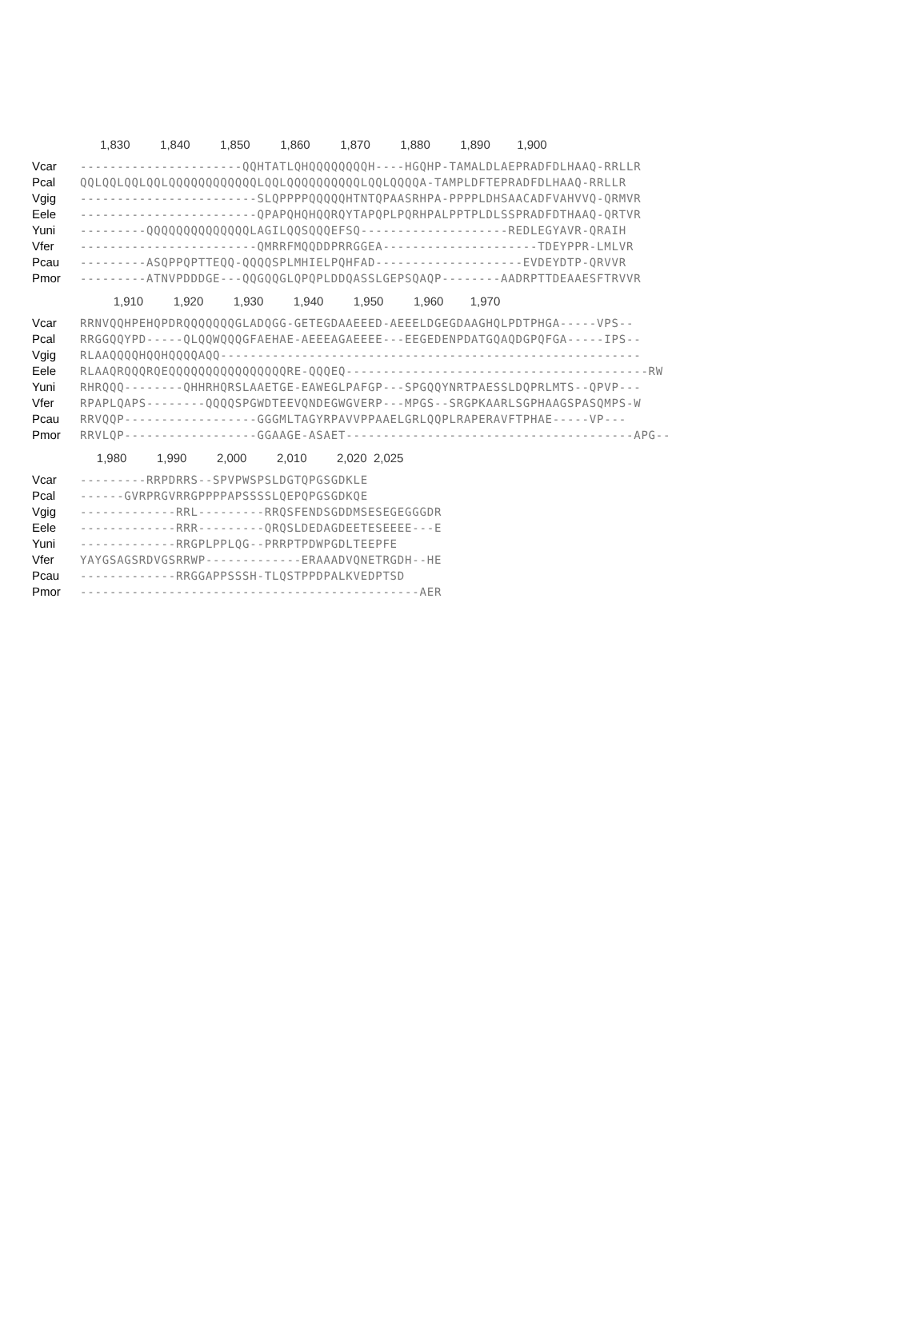1,830 1,840 1,850 1,860 1,870 1,880 1,890 1,900
Vcar ----------------------QQHTATLQHQQQQQQQQH----HGQHP-TAMALDLAEPRADFDLHAAQ-RRLLR
Pcal QQLQQLQQLQQLQQQQQQQQQQQQLQQLQQQQQQQQQQLQQLQQQQA-TAMPLDFTEPRADFDLHAAQ-RRLLR
Vgig ------------------------SLQPPPPQQQQQHTNTQPAASRHPA-PPPPLDHSAACADFVAHVVQ-QRMVR
Eele ------------------------QPAPQHQHQQRQYTAPQPLPQRHPALPPTPLDLSSPRADFDTHAAQ-QRTVR
Yuni ---------QQQQQQQQQQQQQQLAGILQQSQQQEFSQ--------------------REDLEGYAVR-QRAIH
Vfer ------------------------QMRRFMQQDDPRRGGEA---------------------TDEYPPR-LMLVR
Pcau ---------ASQPPQPTTEQQ-QQQQSPLMHIELPQHFAD--------------------EVDEYDTP-QRVVR
Pmor ---------ATNVPDDDGE---QQGQQGLQPQPLDDQASSLGEPSQAQP--------AADRPTTDEAAESFTRVVR
1,910 1,920 1,930 1,940 1,950 1,960 1,970
Vcar RRNVQQHPEHQPDRQQQQQQQGLADQGG-GETEGDAAEEED-AEEELDGEGDAAGHQLPDTPHGA-----VPS--
Pcal RRGGQQYPD-----QLQQWQQQGFAEHAE-AEEEAGAEEEE---EEGEDENPDATGQAQDGPQFGA-----IPS--
Vgig RLAAQQQQHQQHQQQQAQQ---------------------------------------------------------
Eele RLAAQRQQQRQEQQQQQQQQQQQQQQQQRE-QQQEQ-----------------------------------------RW
Yuni RHRQQQ--------QHHRHQRSLAAETGE-EAWEGLPAFGP---SPGQQYNRTPAESSLDQPRLMTS--QPVP---
Vfer RPAPLQAPS--------QQQQSPGWDTEEVQNDEGWGVERP---MPGS--SRGPKAARLSGPHAAGSPASQMPS-W
Pcau RRVQQP------------------GGGMLTAGYRPAVVPPAAELGRLQQPLRAPERAVFTPHAE-----VP---
Pmor RRVLQP------------------GGAAGE-ASAET---------------------------------------APG--
1,980 1,990 2,000 2,010 2,020 2,025
Vcar ---------RRPDRRS--SPVPWSPSLDGTQPGSGDKLE
Pcal ------GVRPRGVRRGPPPPAPSSSSLQEPQPGSGDKQE
Vgig -------------RRL---------RRQSFENDSGDDMSESEGEGGGDR
Eele -------------RRR---------QRQSLDEDAGDEETESEEEE---E
Yuni -------------RRGPLPPLQG--PRRPTPDWPGDLTEEPFE
Vfer YAYGSAGSRDVGSRRWP-------------ERAAADVQNETRGDH--HE
Pcau -------------RRGGAPPSSSH-TLQSTPPDPALKVEDPTSD
Pmor ----------------------------------------------AER